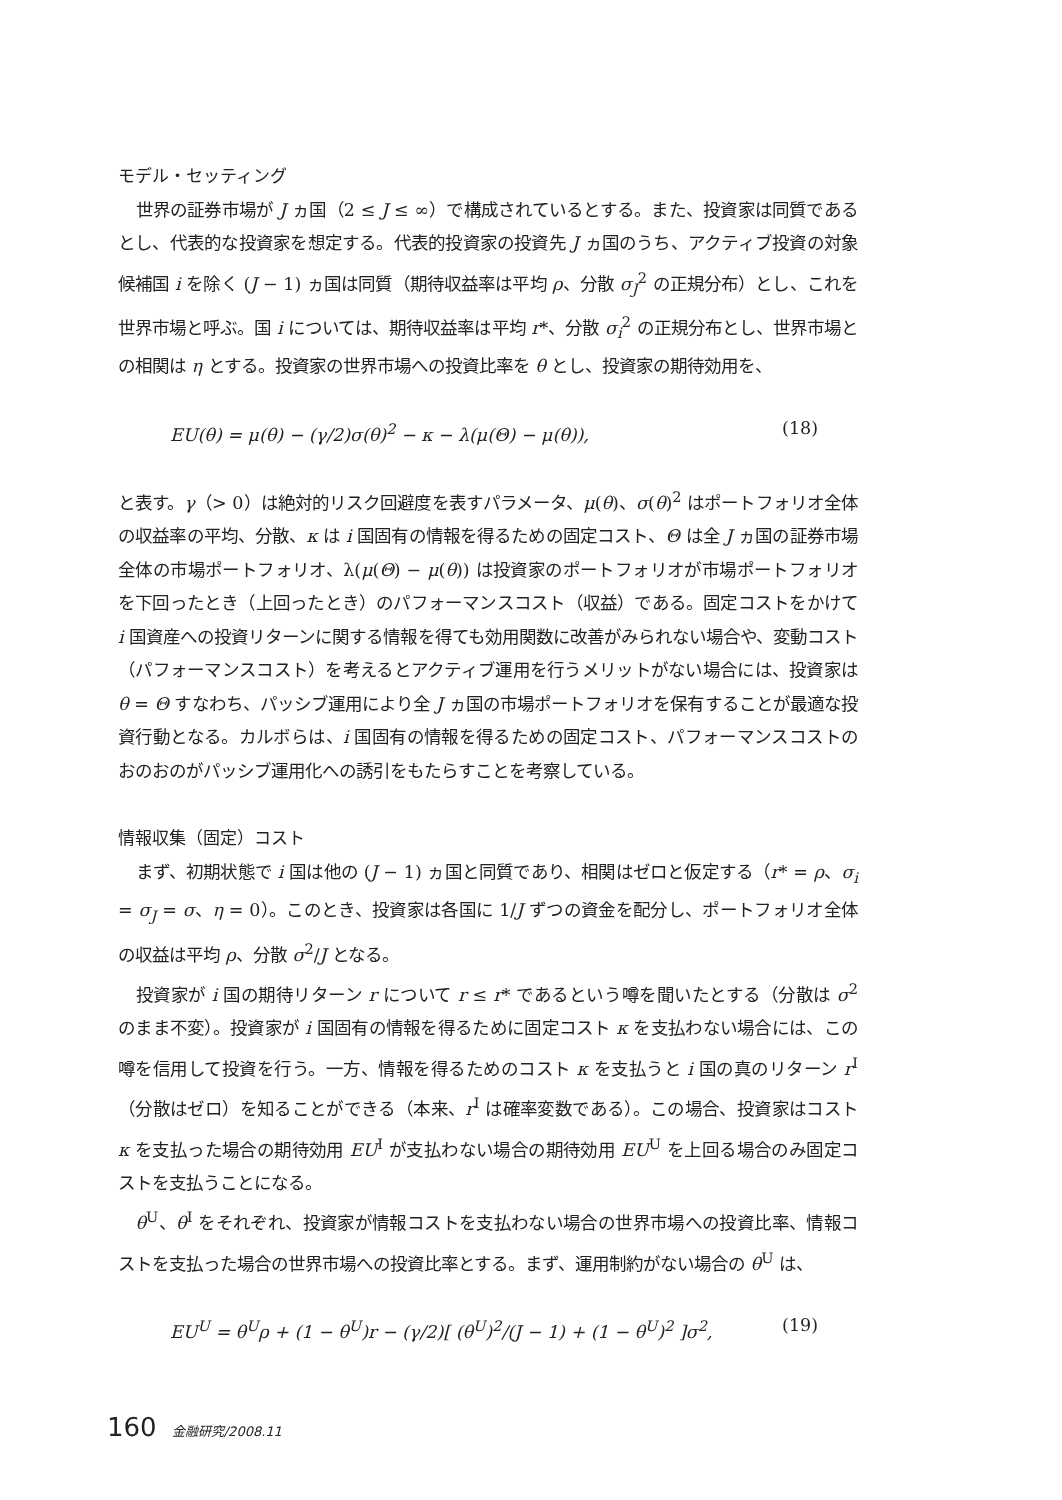モデル・セッティング
世界の証券市場が J ヵ国（2 ≤ J ≤ ∞）で構成されているとする。また、投資家は同質であるとし、代表的な投資家を想定する。代表的投資家の投資先 J ヵ国のうち、アクティブ投資の対象候補国 i を除く (J − 1) ヵ国は同質（期待収益率は平均 ρ、分散 σ<sub>J</sub><sup>2</sup> の正規分布）とし、これを世界市場と呼ぶ。国 i については、期待収益率は平均 r*、分散 σ<sub>i</sub><sup>2</sup> の正規分布とし、世界市場との相関は η とする。投資家の世界市場への投資比率を θ とし、投資家の期待効用を、
EU(θ) = μ(θ) − (γ/2)σ(θ)<sup>2</sup> − κ − λ(μ(Θ) − μ(θ)), (18)
と表す。γ（> 0）は絶対的リスク回避度を表すパラメータ、μ(θ)、σ(θ)<sup>2</sup> はポートフォリオ全体の収益率の平均、分散、κ は i 国固有の情報を得るための固定コスト、Θ は全 J ヵ国の証券市場全体の市場ポートフォリオ、λ(μ(Θ) − μ(θ)) は投資家のポートフォリオが市場ポートフォリオを下回ったとき（上回ったとき）のパフォーマンスコスト（収益）である。固定コストをかけて i 国資産への投資リターンに関する情報を得ても効用関数に改善がみられない場合や、変動コスト（パフォーマンスコスト）を考えるとアクティブ運用を行うメリットがない場合には、投資家は θ = Θ すなわち、パッシブ運用により全 J ヵ国の市場ポートフォリオを保有することが最適な投資行動となる。カルボらは、i 国固有の情報を得るための固定コスト、パフォーマンスコストのおのおのがパッシブ運用化への誘引をもたらすことを考察している。
情報収集（固定）コスト
まず、初期状態で i 国は他の (J − 1) ヵ国と同質であり、相関はゼロと仮定する（r* = ρ、σ<sub>i</sub> = σ<sub>J</sub> = σ、η = 0）。このとき、投資家は各国に 1/J ずつの資金を配分し、ポートフォリオ全体の収益は平均 ρ、分散 σ<sup>2</sup>/J となる。
投資家が i 国の期待リターン r について r ≤ r* であるという噂を聞いたとする（分散は σ<sup>2</sup> のまま不変）。投資家が i 国固有の情報を得るために固定コスト κ を支払わない場合には、この噂を信用して投資を行う。一方、情報を得るためのコスト κ を支払うと i 国の真のリターン r<sup>I</sup>（分散はゼロ）を知ることができる（本来、r<sup>I</sup> は確率変数である）。この場合、投資家はコスト κ を支払った場合の期待効用 EU<sup>I</sup> が支払わない場合の期待効用 EU<sup>U</sup> を上回る場合のみ固定コストを支払うことになる。
θ<sup>U</sup>、θ<sup>I</sup> をそれぞれ、投資家が情報コストを支払わない場合の世界市場への投資比率、情報コストを支払った場合の世界市場への投資比率とする。まず、運用制約がない場合の θ<sup>U</sup> は、
EU<sup>U</sup> = θ<sup>U</sup>ρ + (1 − θ<sup>U</sup>)r − (γ/2)[ (θ<sup>U</sup>)<sup>2</sup>/(J − 1) + (1 − θ<sup>U</sup>)<sup>2</sup> ]σ<sup>2</sup>, (19)
160 金融研究/2008.11